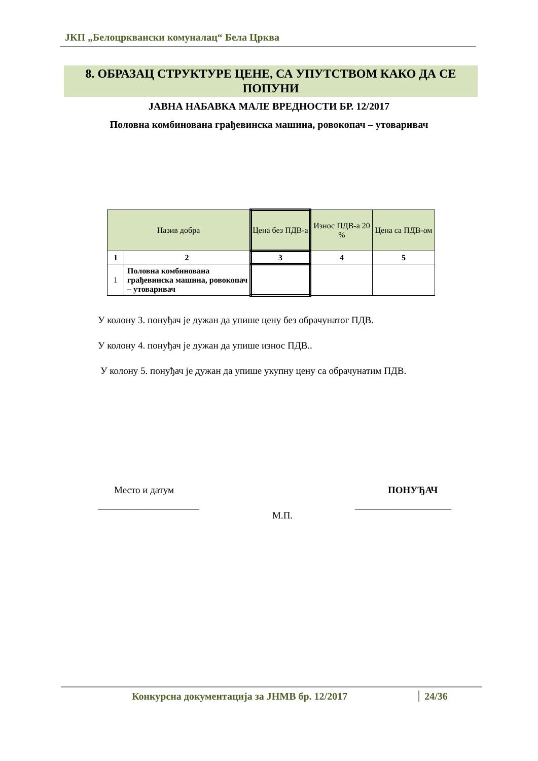ЈКП „Белоцрквански комуналац“ Бела Црква
8. ОБРАЗАЦ СТРУКТУРЕ ЦЕНЕ, СА УПУТСТВОМ КАКО ДА СЕ ПОПУНИ
ЈАВНА НАБАВКА МАЛЕ ВРЕДНОСТИ БР. 12/2017
Половна комбинована грађевинска машина, ровокопач – утоваривач
| Назив добра | | Цена без ПДВ-а | Износ ПДВ-а 20 % | Цена са ПДВ-ом |
| --- | --- | --- | --- | --- |
| 1 | 2 | 3 | 4 | 5 |
| 1 | Половна комбинована грађевинска машина, ровокопач – утоваривач | | | |
У колону 3. понуђач је дужан да упише цену без обрачунатог ПДВ.
У колону 4. понуђач је дужан да упише износ ПДВ..
У колону 5. понуђач је дужан да упише укупну цену са обрачунатим ПДВ.
Место и датум ПОНУЂАЧ
_____________________ ____________________
М.П.
Конкурсна документација за ЈНМВ бр. 12/2017 24/36